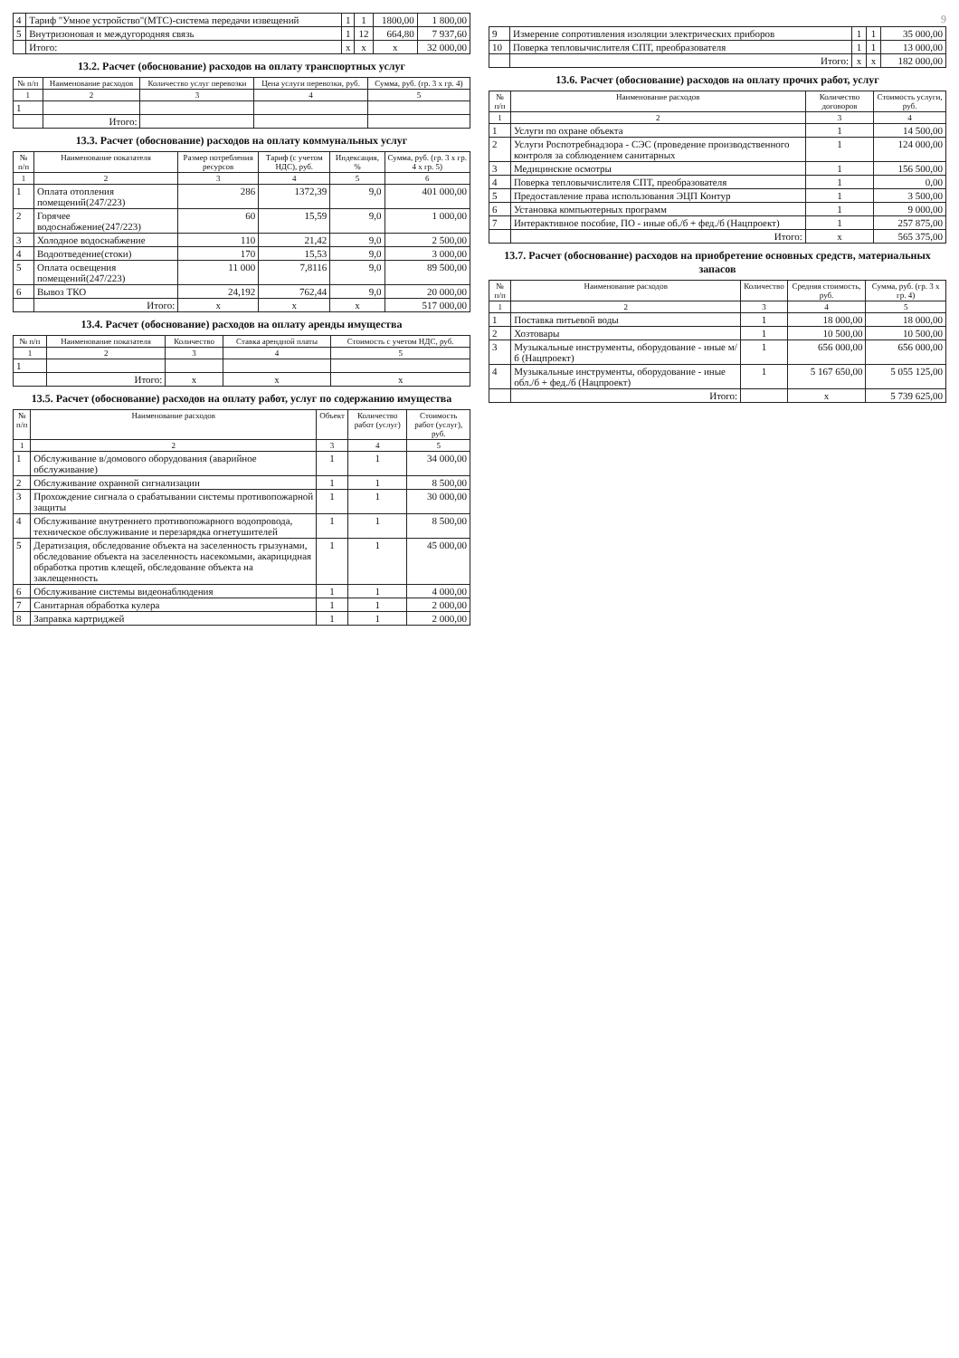| 4 | Тариф "Умное устройство"(МТС)-система передачи извещений | 1 | 1 | 1800,00 | 1 800,00 |
| 5 | Внутризоновая и междугородняя связь | 1 | 12 | 664,80 | 7 937,60 |
| | Итого: | x | x | x | 32 000,00 |
13.2. Расчет (обоснование) расходов на оплату транспортных услуг
| № п/п | Наименование расходов | Количество услуг перевозки | Цена услуги перевозки, руб. | Сумма, руб. (гр. 3 х гр. 4) |
| --- | --- | --- | --- | --- |
| 1 | 2 | 3 | 4 | 5 |
| 1 | | | | |
| | Итого: | | | |
13.3. Расчет (обоснование) расходов на оплату коммунальных услуг
| № п/п | Наименование показателя | Размер потребления ресурсов | Тариф (с учетом НДС), руб. | Индексация, % | Сумма, руб. (гр. 3 х гр. 4 х гр. 5) |
| --- | --- | --- | --- | --- | --- |
| 1 | 2 | 3 | 4 | 5 | 6 |
| 1 | Оплата отопления помещений(247/223) | 286 | 1372,39 | 9,0 | 401 000,00 |
| 2 | Горячее водоснабжение(247/223) | 60 | 15,59 | 9,0 | 1 000,00 |
| 3 | Холодное водоснабжение | 110 | 21,42 | 9,0 | 2 500,00 |
| 4 | Водоотведение(стоки) | 170 | 15,53 | 9,0 | 3 000,00 |
| 5 | Оплата освещения помещений(247/223) | 11 000 | 7,8116 | 9,0 | 89 500,00 |
| 6 | Вывоз ТКО | 24,192 | 762,44 | 9,0 | 20 000,00 |
| | Итого: | x | x | x | 517 000,00 |
13.4. Расчет (обоснование) расходов на оплату аренды имущества
| № п/п | Наименование показателя | Количество | Ставка арендной платы | Стоимость с учетом НДС, руб. |
| --- | --- | --- | --- | --- |
| 1 | 2 | 3 | 4 | 5 |
| 1 | | | | |
| | Итого: | x | x | x |
13.5. Расчет (обоснование) расходов на оплату работ, услуг по содержанию имущества
| № п/п | Наименование расходов | Объект | Количество работ (услуг) | Стоимость работ (услуг), руб. |
| --- | --- | --- | --- | --- |
| 1 | 2 | 3 | 4 | 5 |
| 1 | Обслуживание в/домового оборудования (аварийное обслуживание) | 1 | 1 | 34 000,00 |
| 2 | Обслуживание охранной сигнализации | 1 | 1 | 8 500,00 |
| 3 | Прохождение сигнала о срабатывании системы противопожарной защиты | 1 | 1 | 30 000,00 |
| 4 | Обслуживание внутреннего противопожарного водопровода, техническое обслуживание и перезарядка огнетушителей | 1 | 1 | 8 500,00 |
| 5 | Дератизация, обследование объекта на заселенность грызунами, обследование объекта на заселенность насекомыми, акарицидная обработка против клещей, обследование объекта на заклещенность | 1 | 1 | 45 000,00 |
| 6 | Обслуживание системы видеонаблюдения | 1 | 1 | 4 000,00 |
| 7 | Санитарная обработка кулера | 1 | 1 | 2 000,00 |
| 8 | Заправка картриджей | 1 | 1 | 2 000,00 |
9
| 9 | Измерение сопротивления изоляции электрических приборов | 1 | 1 | 35 000,00 |
| 10 | Поверка тепловычислителя СПТ, преобразователя | 1 | 1 | 13 000,00 |
| | Итого: | x | x | 182 000,00 |
13.6. Расчет (обоснование) расходов на оплату прочих работ, услуг
| № п/п | Наименование расходов | Количество договоров | Стоимость услуги, руб. |
| --- | --- | --- | --- |
| 1 | 2 | 3 | 4 |
| 1 | Услуги по охране объекта | 1 | 14 500,00 |
| 2 | Услуги Роспотребнадзора - СЭС (проведение производственного контроля за соблюдением санитарных | 1 | 124 000,00 |
| 3 | Медицинские осмотры | 1 | 156 500,00 |
| 4 | Поверка тепловычислителя СПТ, преобразователя | 1 | 0,00 |
| 5 | Предоставление права использования ЭЦП Контур | 1 | 3 500,00 |
| 6 | Установка компьютерных программ | 1 | 9 000,00 |
| 7 | Интерактивное пособие, ПО - иные об./б + фед./б (Нацпроект) | 1 | 257 875,00 |
| | Итого: | x | 565 375,00 |
13.7. Расчет (обоснование) расходов на приобретение основных средств, материальных запасов
| № п/п | Наименование расходов | Количество | Средняя стоимость, руб. | Сумма, руб. (гр. 3 х гр. 4) |
| --- | --- | --- | --- | --- |
| 1 | 2 | 3 | 4 | 5 |
| 1 | Поставка питьевой воды | 1 | 18 000,00 | 18 000,00 |
| 2 | Хозтовары | 1 | 10 500,00 | 10 500,00 |
| 3 | Музыкальные инструменты, оборудование - иные м/б (Нацпроект) | 1 | 656 000,00 | 656 000,00 |
| 4 | Музыкальные инструменты, оборудование - иные обл./б + фед./б (Нацпроект) | 1 | 5 167 650,00 | 5 055 125,00 |
| | Итого: | | x | 5 739 625,00 |